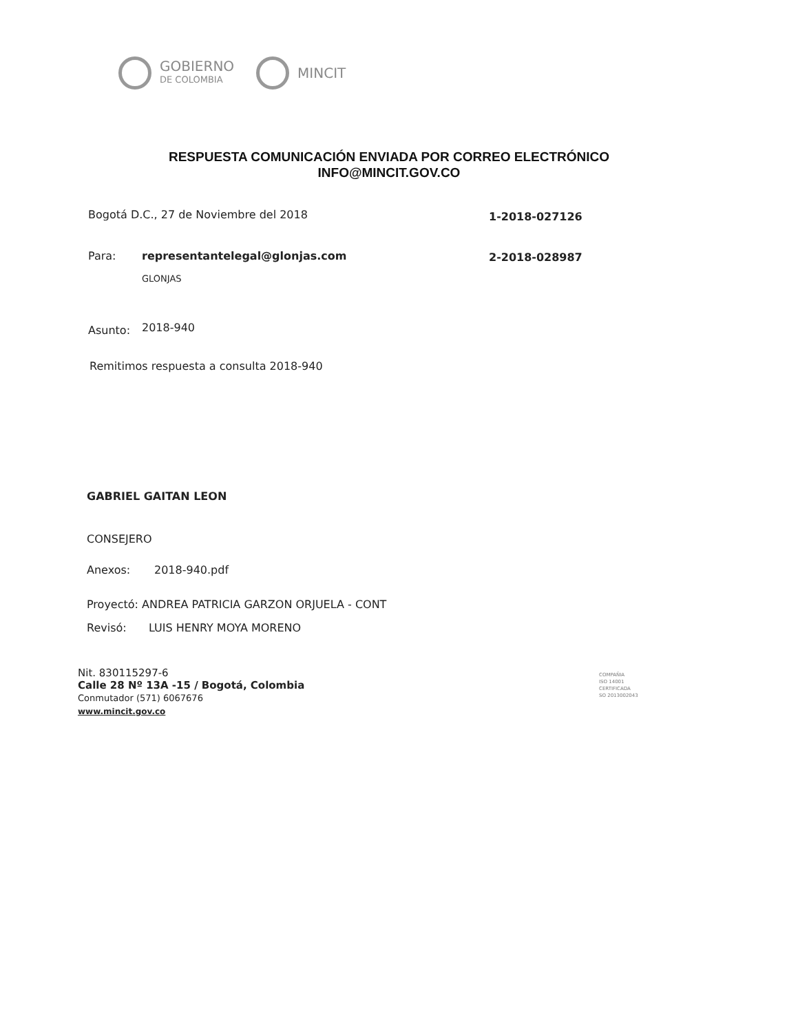GOBIERNO
DE COLOMBIA
MINCIT
RESPUESTA COMUNICACIÓN ENVIADA POR CORREO ELECTRÓNICO
INFO@MINCIT.GOV.CO
Bogotá D.C., 27 de Noviembre del 2018
1-2018-027126
Para: representantelegal@glonjas.com 2-2018-028987
GLONJAS
Asunto: 2018-940
Remitimos respuesta a consulta 2018-940
GABRIEL GAITAN LEON
CONSEJERO
Anexos: 2018-940.pdf
Proyectó: ANDREA PATRICIA GARZON ORJUELA - CONT
Revisó: LUIS HENRY MOYA MORENO
Nit. 830115297-6
Calle 28 Nº 13A -15 / Bogotá, Colombia
Conmutador (571) 6067676
www.mincit.gov.co
COMPAÑIA
ISO 14001
CERTIFICADA
SO 2013002043